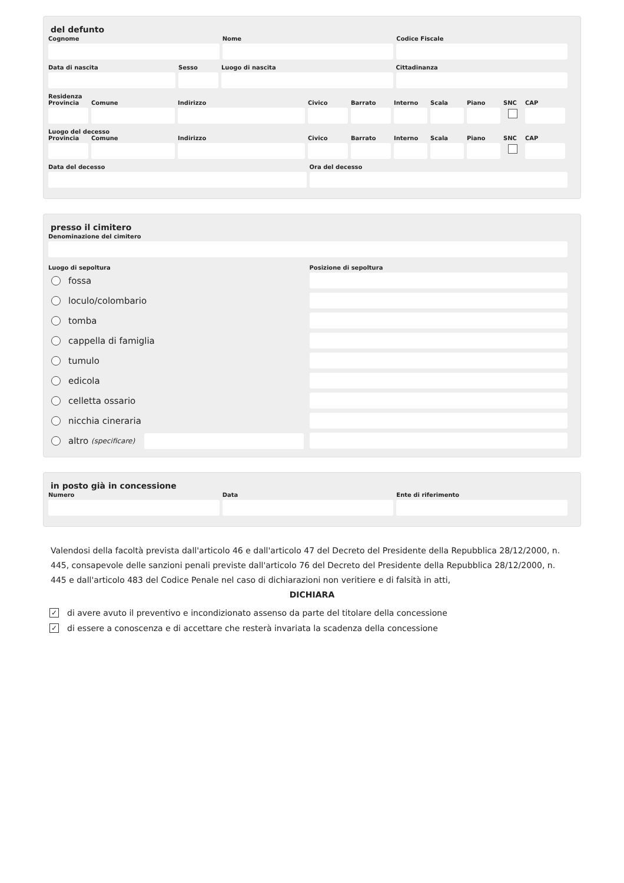del defunto
Cognome Nome Codice Fiscale
Data di nascita Sesso Luogo di nascita Cittadinanza
Residenza
Provincia
Comune Indirizzo Civico Barrato Interno
Scala Piano SNC CAP
Luogo del decesso
Provincia
Comune Indirizzo Civico Barrato Interno
Scala Piano SNC CAP
Data del decesso Ora del decesso
presso il cimitero
Denominazione del cimitero
Luogo di sepoltura
fossa
loculo/colombario
tomba
cappella di famiglia
tumulo
edicola
celletta ossario
nicchia cineraria
altro (specificare)
Posizione di sepoltura
in posto già in concessione
Numero Data Ente di riferimento
Valendosi della facoltà prevista dall'articolo 46 e dall'articolo 47 del Decreto del Presidente della Repubblica 28/12/2000, n. 445, consapevole delle sanzioni penali previste dall'articolo 76 del Decreto del Presidente della Repubblica 28/12/2000, n. 445 e dall'articolo 483 del Codice Penale nel caso di dichiarazioni non veritiere e di falsità in atti,
DICHIARA
✓ di avere avuto il preventivo e incondizionato assenso da parte del titolare della concessione
✓ di essere a conoscenza e di accettare che resterà invariata la scadenza della concessione